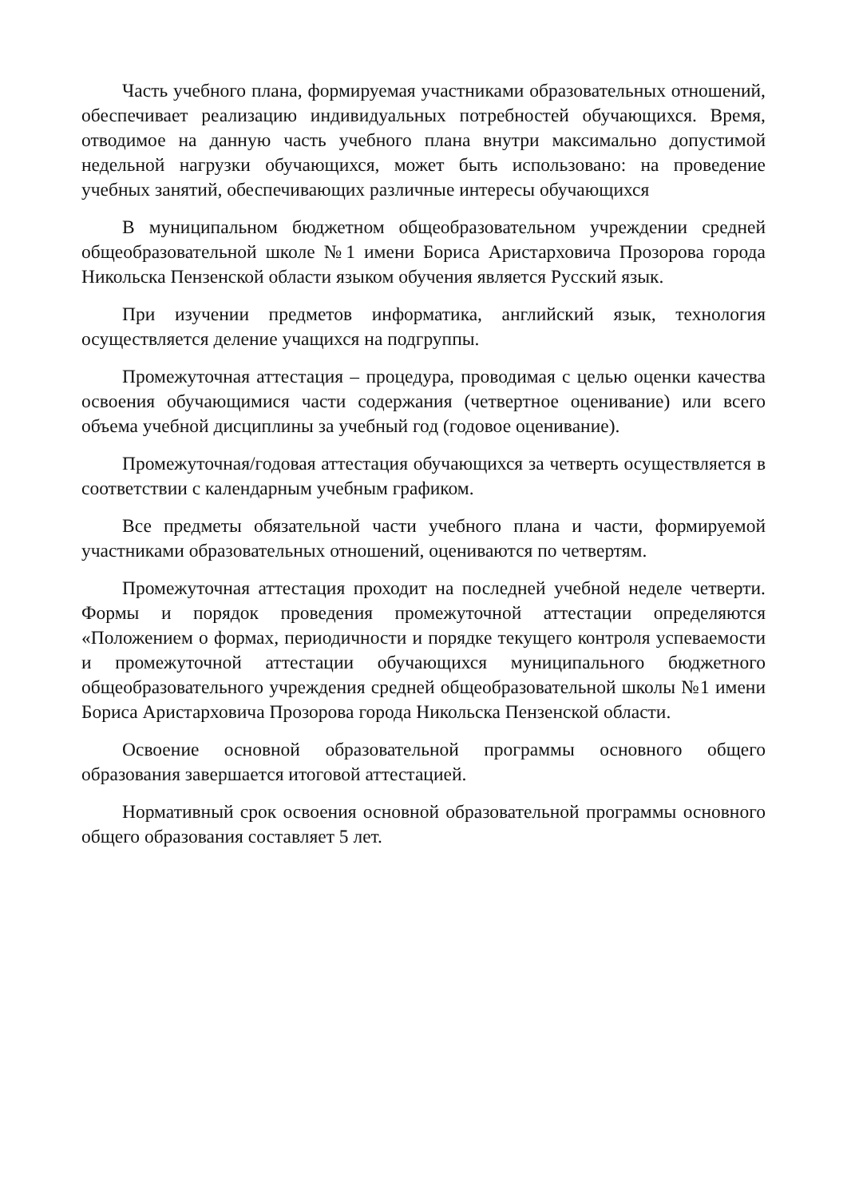Часть учебного плана, формируемая участниками образовательных отношений, обеспечивает реализацию индивидуальных потребностей обучающихся. Время, отводимое на данную часть учебного плана внутри максимально допустимой недельной нагрузки обучающихся, может быть использовано: на проведение учебных занятий, обеспечивающих различные интересы обучающихся
В муниципальном бюджетном общеобразовательном учреждении средней общеобразовательной школе №1 имени Бориса Аристарховича Прозорова города Никольска Пензенской области языком обучения является Русский язык.
При изучении предметов информатика, английский язык, технология осуществляется деление учащихся на подгруппы.
Промежуточная аттестация – процедура, проводимая с целью оценки качества освоения обучающимися части содержания (четвертное оценивание) или всего объема учебной дисциплины за учебный год (годовое оценивание).
Промежуточная/годовая аттестация обучающихся за четверть осуществляется в соответствии с календарным учебным графиком.
Все предметы обязательной части учебного плана и части, формируемой участниками образовательных отношений, оцениваются по четвертям.
Промежуточная аттестация проходит на последней учебной неделе четверти. Формы и порядок проведения промежуточной аттестации определяются «Положением о формах, периодичности и порядке текущего контроля успеваемости и промежуточной аттестации обучающихся муниципального бюджетного общеобразовательного учреждения средней общеобразовательной школы №1 имени Бориса Аристарховича Прозорова города Никольска Пензенской области.
Освоение основной образовательной программы основного общего образования завершается итоговой аттестацией.
Нормативный срок освоения основной образовательной программы основного общего образования составляет 5 лет.